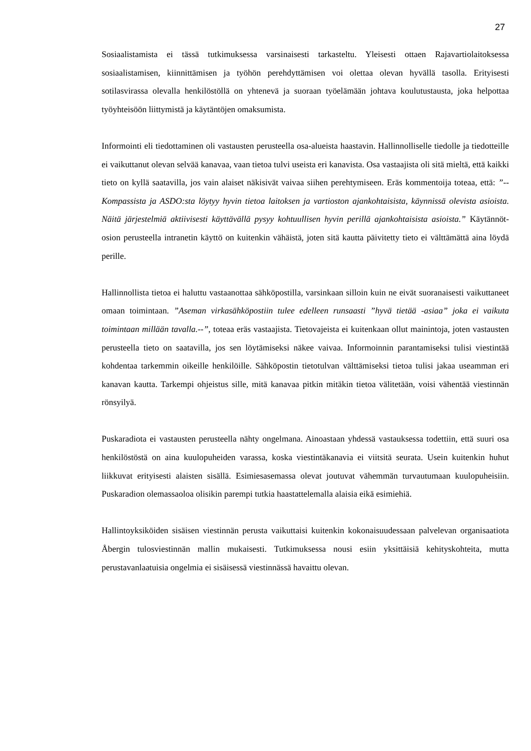27
Sosiaalistamista ei tässä tutkimuksessa varsinaisesti tarkasteltu. Yleisesti ottaen Rajavartiolai­toksessa sosiaalistamisen, kiinnittämisen ja työhön perehdyttämisen voi olettaa olevan hyvällä tasolla. Erityisesti sotilasvirassa olevalla henkilöstöllä on yhtenevä ja suoraan työelämään joh­tava koulutustausta, joka helpottaa työyhteisöön liittymistä ja käytäntöjen omaksumista.
Informointi eli tiedottaminen oli vastausten perusteella osa-alueista haastavin. Hallinnolliselle tiedolle ja tiedotteille ei vaikuttanut olevan selvää kanavaa, vaan tietoa tulvi useista eri kana­vista. Osa vastaajista oli sitä mieltä, että kaikki tieto on kyllä saatavilla, jos vain alaiset näki­sivät vaivaa siihen perehtymiseen. Eräs kommentoija toteaa, että: ”--Kompassista ja AS­DO:sta löytyy hyvin tietoa laitoksen ja vartioston ajankohtaisista, käynnissä olevista asioista. Näitä järjestelmiä aktiivisesti käyttävällä pysyy kohtuullisen hyvin perillä ajankohtaisista asi­oista.” Käytännöt-osion perusteella intranetin käyttö on kuitenkin vähäistä, joten sitä kautta päivitetty tieto ei välttämättä aina löydä perille.
Hallinnollista tietoa ei haluttu vastaanottaa sähköpostilla, varsinkaan silloin kuin ne eivät suo­ranaisesti vaikuttaneet omaan toimintaan. ”Aseman virkasähköpostiin tulee edelleen runsaasti ”hyvä tietää -asiaa” joka ei vaikuta toimintaan millään tavalla.--”, toteaa eräs vastaajista. Tietovajeista ei kuitenkaan ollut mainintoja, joten vastausten perusteella tieto on saatavilla, jos sen löytämiseksi näkee vaivaa. Informoinnin parantamiseksi tulisi viestintää kohdentaa tarkemmin oikeille henkilöille. Sähköpostin tietotulvan välttämiseksi tietoa tulisi jakaa use­amman eri kanavan kautta. Tarkempi ohjeistus sille, mitä kanavaa pitkin mitäkin tietoa välite­tään, voisi vähentää viestinnän rönsyilyä.
Puskaradiota ei vastausten perusteella nähty ongelmana. Ainoastaan yhdessä vastauksessa to­dettiin, että suuri osa henkilöstöstä on aina kuulopuheiden varassa, koska viestintäkanavia ei viitsitä seurata. Usein kuitenkin huhut liikkuvat erityisesti alaisten sisällä. Esimiesasemassa olevat joutuvat vähemmän turvautumaan kuulopuheisiin. Puskaradion olemassaoloa olisikin parempi tutkia haastattelemalla alaisia eikä esimiehiä.
Hallintoyksiköiden sisäisen viestinnän perusta vaikuttaisi kuitenkin kokonaisuudessaan palve­levan organisaatiota Åbergin tulosviestinnän mallin mukaisesti. Tutkimuksessa nousi esiin yksittäisiä kehityskohteita, mutta perustavanlaatuisia ongelmia ei sisäisessä viestinnässä ha­vaittu olevan.